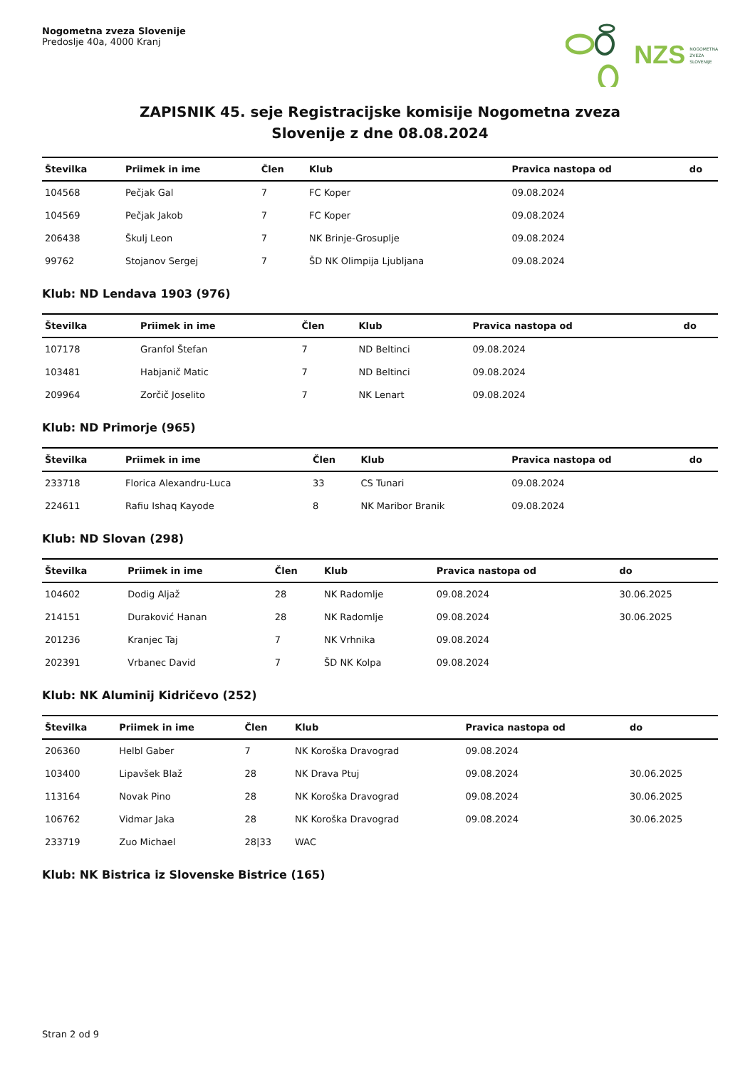Nogometna zveza Slovenije
Predoslje 40a, 4000 Kranj
NZS NOGOMETNA
ZVEZA
SLOVENIJE
ZAPISNIK 45. seje Registracijske komisije Nogometna zveza
Slovenije z dne 08.08.2024
| Številka | Priimek in ime | Člen | Klub | Pravica nastopa od | do |
| --- | --- | --- | --- | --- | --- |
| 104568 | Pečjak Gal | 7 | FC Koper | 09.08.2024 | |
| 104569 | Pečjak Jakob | 7 | FC Koper | 09.08.2024 | |
| 206438 | Škulj Leon | 7 | NK Brinje-Grosuplje | 09.08.2024 | |
| 99762 | Stojanov Sergej | 7 | ŠD NK Olimpija Ljubljana | 09.08.2024 | |
Klub: ND Lendava 1903 (976)
| Številka | Priimek in ime | Člen | Klub | Pravica nastopa od | do |
| --- | --- | --- | --- | --- | --- |
| 107178 | Granfol Štefan | 7 | ND Beltinci | 09.08.2024 | |
| 103481 | Habjanič Matic | 7 | ND Beltinci | 09.08.2024 | |
| 209964 | Zorčič Joselito | 7 | NK Lenart | 09.08.2024 | |
Klub: ND Primorje (965)
| Številka | Priimek in ime | Člen | Klub | Pravica nastopa od | do |
| --- | --- | --- | --- | --- | --- |
| 233718 | Florica Alexandru-Luca | 33 | CS Tunari | 09.08.2024 | |
| 224611 | Rafiu Ishaq Kayode | 8 | NK Maribor Branik | 09.08.2024 | |
Klub: ND Slovan (298)
| Številka | Priimek in ime | Člen | Klub | Pravica nastopa od | do |
| --- | --- | --- | --- | --- | --- |
| 104602 | Dodig Aljaž | 28 | NK Radomlje | 09.08.2024 | 30.06.2025 |
| 214151 | Duraković Hanan | 28 | NK Radomlje | 09.08.2024 | 30.06.2025 |
| 201236 | Kranjec Taj | 7 | NK Vrhnika | 09.08.2024 | |
| 202391 | Vrbanec David | 7 | ŠD NK Kolpa | 09.08.2024 | |
Klub: NK Aluminij Kidričevo (252)
| Številka | Priimek in ime | Člen | Klub | Pravica nastopa od | do |
| --- | --- | --- | --- | --- | --- |
| 206360 | Helbl Gaber | 7 | NK Koroška Dravograd | 09.08.2024 | |
| 103400 | Lipavšek Blaž | 28 | NK Drava Ptuj | 09.08.2024 | 30.06.2025 |
| 113164 | Novak Pino | 28 | NK Koroška Dravograd | 09.08.2024 | 30.06.2025 |
| 106762 | Vidmar Jaka | 28 | NK Koroška Dravograd | 09.08.2024 | 30.06.2025 |
| 233719 | Zuo Michael | 28/33 | WAC | | |
Klub: NK Bistrica iz Slovenske Bistrice (165)
Stran 2 od 9